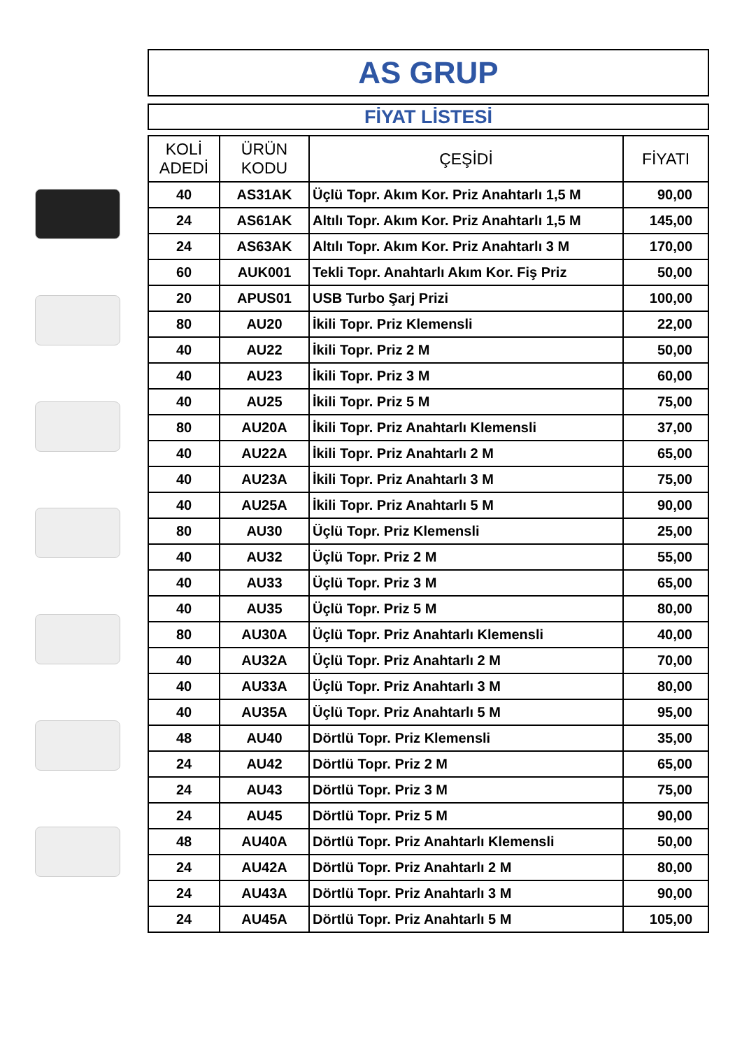AS GRUP
FİYAT LİSTESİ
| KOLİ ADEDİ | ÜRÜN KODU | ÇEŞİDİ | FİYATI |
| --- | --- | --- | --- |
| 40 | AS31AK | Üçlü Topr. Akım Kor. Priz Anahtarlı 1,5 M | 90,00 |
| 24 | AS61AK | Altılı Topr. Akım Kor. Priz Anahtarlı 1,5 M | 145,00 |
| 24 | AS63AK | Altılı Topr. Akım Kor. Priz Anahtarlı 3 M | 170,00 |
| 60 | AUK001 | Tekli Topr. Anahtarlı Akım Kor. Fiş Priz | 50,00 |
| 20 | APUS01 | USB Turbo Şarj Prizi | 100,00 |
| 80 | AU20 | İkili Topr. Priz Klemensli | 22,00 |
| 40 | AU22 | İkili Topr. Priz 2 M | 50,00 |
| 40 | AU23 | İkili Topr. Priz 3 M | 60,00 |
| 40 | AU25 | İkili Topr. Priz 5 M | 75,00 |
| 80 | AU20A | İkili Topr. Priz Anahtarlı Klemensli | 37,00 |
| 40 | AU22A | İkili Topr. Priz Anahtarlı 2 M | 65,00 |
| 40 | AU23A | İkili Topr. Priz Anahtarlı 3 M | 75,00 |
| 40 | AU25A | İkili Topr. Priz Anahtarlı 5 M | 90,00 |
| 80 | AU30 | Üçlü Topr. Priz Klemensli | 25,00 |
| 40 | AU32 | Üçlü Topr. Priz 2 M | 55,00 |
| 40 | AU33 | Üçlü Topr. Priz 3 M | 65,00 |
| 40 | AU35 | Üçlü Topr. Priz 5 M | 80,00 |
| 80 | AU30A | Üçlü Topr. Priz Anahtarlı Klemensli | 40,00 |
| 40 | AU32A | Üçlü Topr. Priz Anahtarlı 2 M | 70,00 |
| 40 | AU33A | Üçlü Topr. Priz Anahtarlı 3 M | 80,00 |
| 40 | AU35A | Üçlü Topr. Priz Anahtarlı 5 M | 95,00 |
| 48 | AU40 | Dörtlü Topr. Priz Klemensli | 35,00 |
| 24 | AU42 | Dörtlü Topr. Priz 2 M | 65,00 |
| 24 | AU43 | Dörtlü Topr. Priz 3 M | 75,00 |
| 24 | AU45 | Dörtlü Topr. Priz 5 M | 90,00 |
| 48 | AU40A | Dörtlü Topr. Priz Anahtarlı Klemensli | 50,00 |
| 24 | AU42A | Dörtlü Topr. Priz Anahtarlı 2 M | 80,00 |
| 24 | AU43A | Dörtlü Topr. Priz Anahtarlı 3 M | 90,00 |
| 24 | AU45A | Dörtlü Topr. Priz Anahtarlı 5 M | 105,00 |